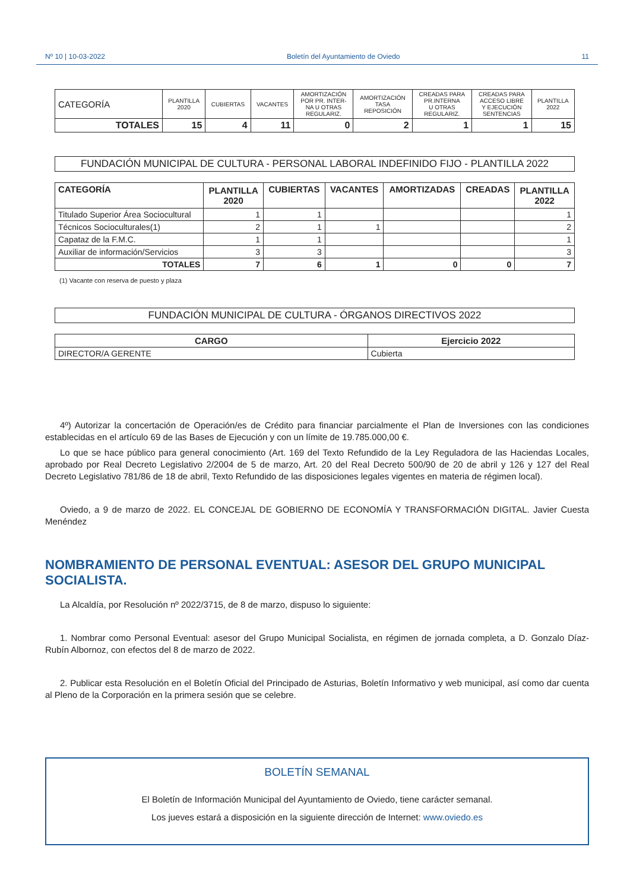Nº 10 | 10-03-2022 Boletín del Ayuntamiento de Oviedo 11
| CATEGORÍA | PLANTILLA 2020 | CUBIERTAS | VACANTES | AMORTIZACIÓN POR PR. INTER- NA U OTRAS REGULARIZ. | AMORTIZACIÓN TASA REPOSICIÓN | CREADAS PARA PR.INTERNA U OTRAS REGULARIZ. | CREADAS PARA ACCESO LIBRE Y EJECUCIÓN SENTENCIAS | PLANTILLA 2022 |
| --- | --- | --- | --- | --- | --- | --- | --- | --- |
| TOTALES | 15 | 4 | 11 | 0 | 2 | 1 | 1 | 15 |
FUNDACIÓN MUNICIPAL DE CULTURA - PERSONAL LABORAL INDEFINIDO FIJO - PLANTILLA 2022
| CATEGORÍA | PLANTILLA 2020 | CUBIERTAS | VACANTES | AMORTIZADAS | CREADAS | PLANTILLA 2022 |
| --- | --- | --- | --- | --- | --- | --- |
| Titulado Superior Área Sociocultural | 1 | 1 | | | | 1 |
| Técnicos Socioculturales(1) | 2 | 1 | 1 | | | 2 |
| Capataz de la F.M.C. | 1 | 1 | | | | 1 |
| Auxiliar de información/Servicios | 3 | 3 | | | | 3 |
| TOTALES | 7 | 6 | 1 | 0 | 0 | 7 |
(1) Vacante con reserva de puesto y plaza
FUNDACIÓN MUNICIPAL DE CULTURA - ÓRGANOS DIRECTIVOS 2022
| CARGO | Ejercicio 2022 |
| --- | --- |
| DIRECTOR/A GERENTE | Cubierta |
4º) Autorizar la concertación de Operación/es de Crédito para financiar parcialmente el Plan de Inversiones con las condiciones establecidas en el artículo 69 de las Bases de Ejecución y con un límite de 19.785.000,00 €.
Lo que se hace público para general conocimiento (Art. 169 del Texto Refundido de la Ley Reguladora de las Haciendas Locales, aprobado por Real Decreto Legislativo 2/2004 de 5 de marzo, Art. 20 del Real Decreto 500/90 de 20 de abril y 126 y 127 del Real Decreto Legislativo 781/86 de 18 de abril, Texto Refundido de las disposiciones legales vigentes en materia de régimen local).
Oviedo, a 9 de marzo de 2022. EL CONCEJAL DE GOBIERNO DE ECONOMÍA Y TRANSFORMACIÓN DIGITAL. Javier Cuesta Menéndez
NOMBRAMIENTO DE PERSONAL EVENTUAL: ASESOR DEL GRUPO MUNICIPAL SOCIALISTA.
La Alcaldía, por Resolución nº 2022/3715, de 8 de marzo, dispuso lo siguiente:
1. Nombrar como Personal Eventual: asesor del Grupo Municipal Socialista, en régimen de jornada completa, a D. Gonzalo Díaz-Rubín Albornoz, con efectos del 8 de marzo de 2022.
2. Publicar esta Resolución en el Boletín Oficial del Principado de Asturias, Boletín Informativo y web municipal, así como dar cuenta al Pleno de la Corporación en la primera sesión que se celebre.
BOLETÍN SEMANAL
El Boletín de Información Municipal del Ayuntamiento de Oviedo, tiene carácter semanal.
Los jueves estará a disposición en la siguiente dirección de Internet: www.oviedo.es